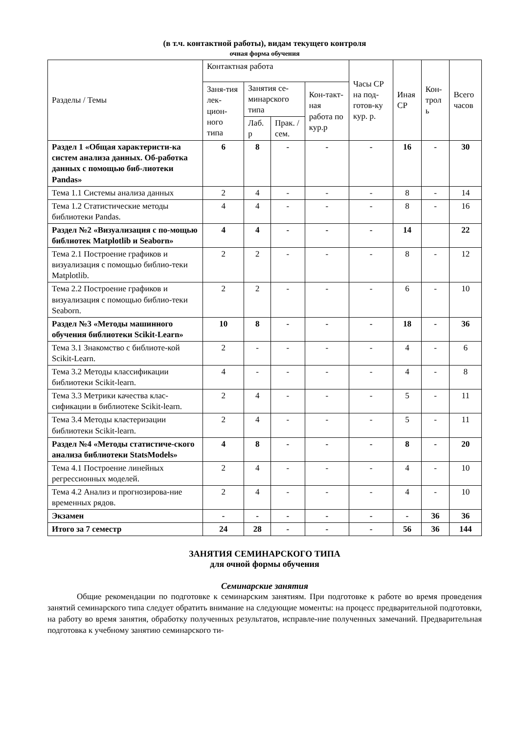(в т.ч. контактной работы), видам текущего контроля
очная форма обучения
| Разделы / Темы | Контактная работа | | | | Часы СР на под-готов-ку кур. р. | Иная СР | Кон-трол ь | Всего часов |
| --- | --- | --- | --- | --- | --- | --- | --- | --- |
| | Заня-тия лек-цион-ного типа | Занятия се-минарского типа | | Кон-такт-ная работа по кур.р | | | | |
| | | Лаб. р | Прак. /сем. | | | | | |
| Раздел 1 «Общая характеристи-ка систем анализа данных. Об-работка данных с помощью биб-лиотеки Pandas» | 6 | 8 | - | - | - | 16 | - | 30 |
| Тема 1.1 Системы анализа данных | 2 | 4 | - | - | - | 8 | - | 14 |
| Тема 1.2 Статистические методы библиотеки Pandas. | 4 | 4 | - | - | - | 8 | - | 16 |
| Раздел №2 «Визуализация с по-мощью библиотек Matplotlib и Seaborn» | 4 | 4 | - | - | - | 14 | | 22 |
| Тема 2.1 Построение графиков и визуализация с помощью библио-теки Matplotlib. | 2 | 2 | - | - | - | 8 | - | 12 |
| Тема 2.2 Построение графиков и визуализация с помощью библио-теки Seaborn. | 2 | 2 | - | - | - | 6 | - | 10 |
| Раздел №3 «Методы машинного обучения библиотеки Scikit-Learn» | 10 | 8 | - | - | - | 18 | - | 36 |
| Тема 3.1 Знакомство с библиоте-кой Scikit-Learn. | 2 | - | - | - | - | 4 | - | 6 |
| Тема 3.2 Методы классификации библиотеки Scikit-learn. | 4 | - | - | - | - | 4 | - | 8 |
| Тема 3.3 Метрики качества клас-сификации в библиотеке Scikit-learn. | 2 | 4 | - | - | - | 5 | - | 11 |
| Тема 3.4 Методы кластеризации библиотеки Scikit-learn. | 2 | 4 | - | - | - | 5 | - | 11 |
| Раздел №4 «Методы статистиче-ского анализа библиотеки StatsModels» | 4 | 8 | - | - | - | 8 | - | 20 |
| Тема 4.1 Построение линейных регрессионных моделей. | 2 | 4 | - | - | - | 4 | - | 10 |
| Тема 4.2 Анализ и прогнозирова-ние временных рядов. | 2 | 4 | - | - | - | 4 | - | 10 |
| Экзамен | - | - | - | - | - | - | 36 | 36 |
| Итого за 7 семестр | 24 | 28 | - | - | - | 56 | 36 | 144 |
ЗАНЯТИЯ СЕМИНАРСКОГО ТИПА
для очной формы обучения
Семинарские занятия
Общие рекомендации по подготовке к семинарским занятиям. При подготовке к работе во время проведения занятий семинарского типа следует обратить внимание на следующие моменты: на процесс предварительной подготовки, на работу во время занятия, обработку полученных результатов, исправле-ние полученных замечаний. Предварительная подготовка к учебному занятию семинарского ти-